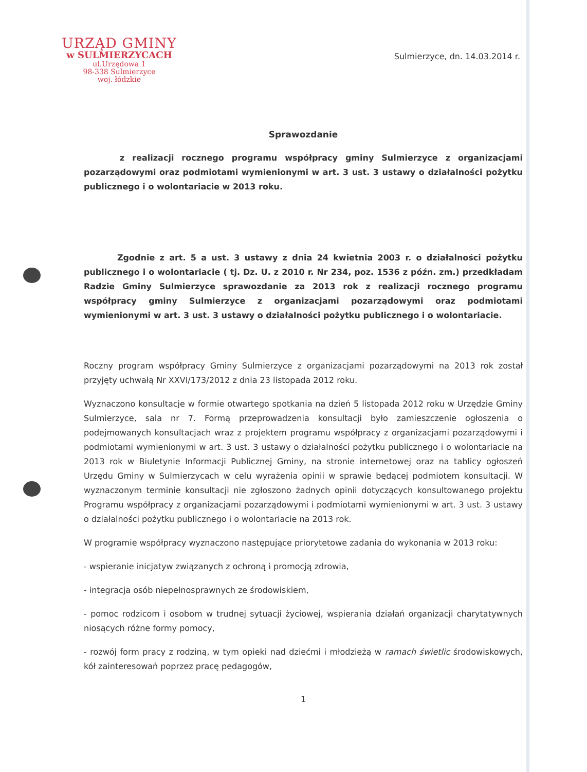URZĄD GMINY
w SULMIERZYCACH
ul.Urzędowa 1
98-338 Sulmierzyce
woj. łódzkie
Sulmierzyce, dn. 14.03.2014 r.
Sprawozdanie
z realizacji rocznego programu współpracy gminy Sulmierzyce z organizacjami pozarządowymi oraz podmiotami wymienionymi w art. 3 ust. 3 ustawy o działalności pożytku publicznego i o wolontariacie w 2013 roku.
Zgodnie z art. 5 a ust. 3 ustawy z dnia 24 kwietnia 2003 r. o działalności pożytku publicznego i o wolontariacie ( tj. Dz. U. z 2010 r. Nr 234, poz. 1536 z późn. zm.) przedkładam Radzie Gminy Sulmierzyce sprawozdanie za 2013 rok z realizacji rocznego programu współpracy gminy Sulmierzyce z organizacjami pozarządowymi oraz podmiotami wymienionymi w art. 3 ust. 3 ustawy o działalności pożytku publicznego i o wolontariacie.
Roczny program współpracy Gminy Sulmierzyce z organizacjami pozarządowymi na 2013 rok został przyjęty uchwałą Nr XXVI/173/2012 z dnia 23 listopada 2012 roku.
Wyznaczono konsultacje w formie otwartego spotkania na dzień 5 listopada 2012 roku w Urzędzie Gminy Sulmierzyce, sala nr 7. Formą przeprowadzenia konsultacji było zamieszczenie ogłoszenia o podejmowanych konsultacjach wraz z projektem programu współpracy z organizacjami pozarządowymi i podmiotami wymienionymi w art. 3 ust. 3 ustawy o działalności pożytku publicznego i o wolontariacie na 2013 rok w Biuletynie Informacji Publicznej Gminy, na stronie internetowej oraz na tablicy ogłoszeń Urzędu Gminy w Sulmierzycach w celu wyrażenia opinii w sprawie będącej podmiotem konsultacji. W wyznaczonym terminie konsultacji nie zgłoszono żadnych opinii dotyczących konsultowanego projektu Programu współpracy z organizacjami pozarządowymi i podmiotami wymienionymi w art. 3 ust. 3 ustawy o działalności pożytku publicznego i o wolontariacie na 2013 rok.
W programie współpracy wyznaczono następujące priorytetowe zadania do wykonania w 2013 roku:
- wspieranie inicjatyw związanych z ochroną i promocją zdrowia,
- integracja osób niepełnosprawnych ze środowiskiem,
- pomoc rodzicom i osobom w trudnej sytuacji życiowej, wspierania działań organizacji charytatywnych niosących różne formy pomocy,
- rozwój form pracy z rodziną, w tym opieki nad dziećmi i młodzieżą w ramach świetlic środowiskowych, kół zainteresowań poprzez pracę pedagogów,
1